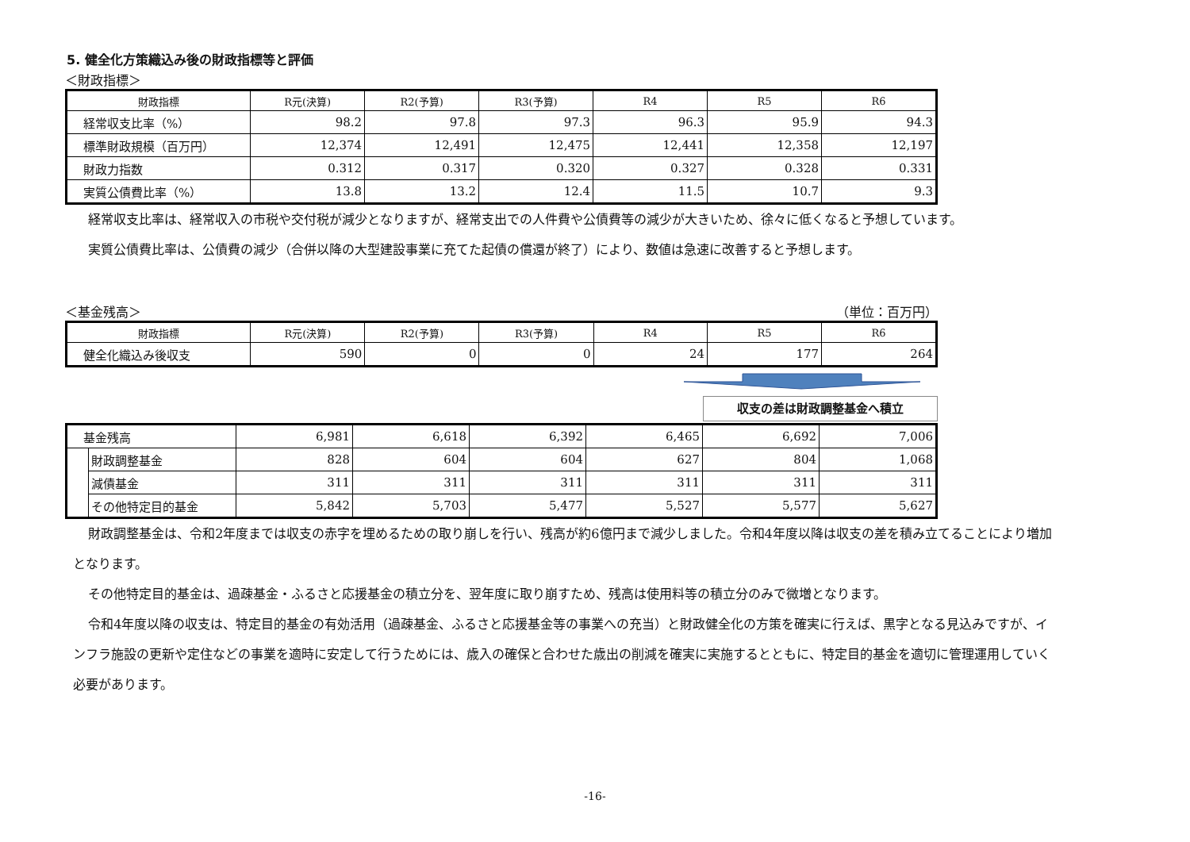5. 健全化方策織込み後の財政指標等と評価
＜財政指標＞
| 財政指標 | R元(決算) | R2(予算) | R3(予算) | R4 | R5 | R6 |
| --- | --- | --- | --- | --- | --- | --- |
| 経常収支比率（%） | 98.2 | 97.8 | 97.3 | 96.3 | 95.9 | 94.3 |
| 標準財政規模（百万円） | 12,374 | 12,491 | 12,475 | 12,441 | 12,358 | 12,197 |
| 財政力指数 | 0.312 | 0.317 | 0.320 | 0.327 | 0.328 | 0.331 |
| 実質公債費比率（%） | 13.8 | 13.2 | 12.4 | 11.5 | 10.7 | 9.3 |
経常収支比率は、経常収入の市税や交付税が減少となりますが、経常支出での人件費や公債費等の減少が大きいため、徐々に低くなると予想しています。
実質公債費比率は、公債費の減少（合併以降の大型建設事業に充てた起債の償還が終了）により、数値は急速に改善すると予想します。
＜基金残高＞ （単位：百万円）
| 財政指標 | R元(決算) | R2(予算) | R3(予算) | R4 | R5 | R6 |
| --- | --- | --- | --- | --- | --- | --- |
| 健全化織込み後収支 | 590 | 0 | 0 | 24 | 177 | 264 |
収支の差は財政調整基金へ積立
| 基金残高 | | 6,981 | 6,618 | 6,392 | 6,465 | 6,692 | 7,006 |
| | 財政調整基金 | 828 | 604 | 604 | 627 | 804 | 1,068 |
| | 減債基金 | 311 | 311 | 311 | 311 | 311 | 311 |
| | その他特定目的基金 | 5,842 | 5,703 | 5,477 | 5,527 | 5,577 | 5,627 |
財政調整基金は、令和2年度までは収支の赤字を埋めるための取り崩しを行い、残高が約6億円まで減少しました。令和4年度以降は収支の差を積み立てることにより増加となります。
その他特定目的基金は、過疎基金・ふるさと応援基金の積立分を、翌年度に取り崩すため、残高は使用料等の積立分のみで微増となります。
令和4年度以降の収支は、特定目的基金の有効活用（過疎基金、ふるさと応援基金等の事業への充当）と財政健全化の方策を確実に行えば、黒字となる見込みですが、インフラ施設の更新や定住などの事業を適時に安定して行うためには、歳入の確保と合わせた歳出の削減を確実に実施するとともに、特定目的基金を適切に管理運用していく必要があります。
-16-